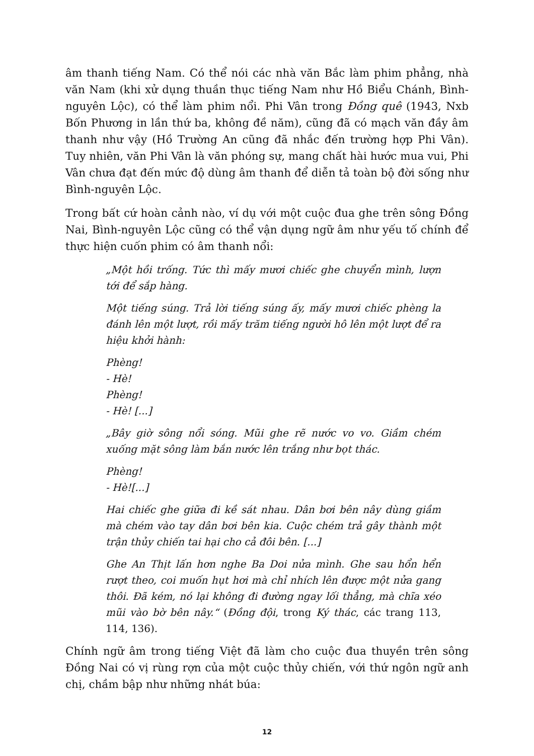âm thanh tiếng Nam. Có thể nói các nhà văn Bắc làm phim phẳng, nhà văn Nam (khi xử dụng thuần thục tiếng Nam như Hồ Biểu Chánh, Bình-nguyên Lộc), có thể làm phim nổi. Phi Vân trong Đồng quê (1943, Nxb Bốn Phương in lần thứ ba, không đề năm), cũng đã có mạch văn đầy âm thanh như vậy (Hồ Trường An cũng đã nhắc đến trường hợp Phi Vân). Tuy nhiên, văn Phi Vân là văn phóng sự, mang chất hài hước mua vui, Phi Vân chưa đạt đến mức độ dùng âm thanh để diễn tả toàn bộ đời sống như Bình-nguyên Lộc.
Trong bất cứ hoàn cảnh nào, ví dụ với một cuộc đua ghe trên sông Đồng Nai, Bình-nguyên Lộc cũng có thể vận dụng ngữ âm như yếu tố chính để thực hiện cuốn phim có âm thanh nổi:
„Một hồi trống. Tức thì mấy mươi chiếc ghe chuyển mình, lượn tới để sắp hàng.
Một tiếng súng. Trả lời tiếng súng ấy, mấy mươi chiếc phèng la đánh lên một lượt, rồi mấy trăm tiếng người hô lên một lượt để ra hiệu khởi hành:
Phèng!
- Hè!
Phèng!
- Hè! [...]
„Bây giờ sông nổi sóng. Mũi ghe rẽ nước vo vo. Giầm chém xuống mặt sông làm bắn nước lên trắng như bọt thác.
Phèng!
- Hè![...]
Hai chiếc ghe giữa đi kề sát nhau. Dân bơi bên nây dùng giầm mà chém vào tay dân bơi bên kia. Cuộc chém trả gây thành một trận thủy chiến tai hại cho cả đôi bên. [...]
Ghe An Thịt lấn hơn nghe Ba Doi nửa mình. Ghe sau hổn hển rượt theo, coi muốn hụt hơi mà chỉ nhích lên được một nửa gang thôi. Đã kém, nó lại không đi đường ngay lối thẳng, mà chĩa xéo mũi vào bờ bên nây.“ (Đồng đội, trong Ký thác, các trang 113, 114, 136).
Chính ngữ âm trong tiếng Việt đã làm cho cuộc đua thuyền trên sông Đồng Nai có vị rùng rợn của một cuộc thủy chiến, với thứ ngôn ngữ anh chị, chầm bập như những nhát búa:
12